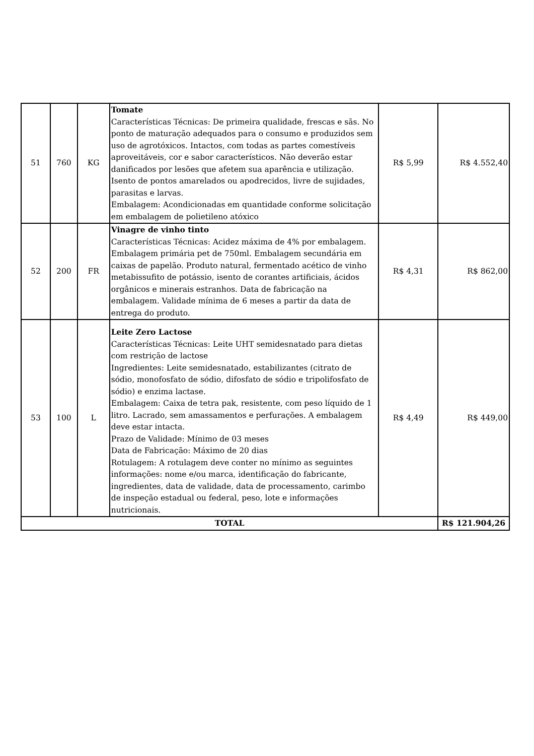| 51 | 760 | KG | Tomate Características Técnicas: De primeira qualidade, frescas e sãs. No ponto de maturação adequados para o consumo e produzidos sem uso de agrotóxicos. Intactos, com todas as partes comestíveis aproveitáveis, cor e sabor característicos. Não deverão estar danificados por lesões que afetem sua aparência e utilização. Isento de pontos amarelados ou apodrecidos, livre de sujidades, parasitas e larvas. Embalagem: Acondicionadas em quantidade conforme solicitação em embalagem de polietileno atóxico | R$ 5,99 | R$ 4.552,40 |
| 52 | 200 | FR | Vinagre de vinho tinto Características Técnicas: Acidez máxima de 4% por embalagem. Embalagem primária pet de 750ml. Embalagem secundária em caixas de papelão. Produto natural, fermentado acético de vinho metabissufito de potássio, isento de corantes artificiais, ácidos orgânicos e minerais estranhos. Data de fabricação na embalagem. Validade mínima de 6 meses a partir da data de entrega do produto. | R$ 4,31 | R$ 862,00 |
| 53 | 100 | L | Leite Zero Lactose Características Técnicas: Leite UHT semidesnatado para dietas com restrição de lactose Ingredientes: Leite semidesnatado, estabilizantes (citrato de sódio, monofosfato de sódio, difosfato de sódio e tripolifosfato de sódio) e enzima lactase. Embalagem: Caixa de tetra pak, resistente, com peso líquido de 1 litro. Lacrado, sem amassamentos e perfurações. A embalagem deve estar intacta. Prazo de Validade: Mínimo de 03 meses Data de Fabricação: Máximo de 20 dias Rotulagem: A rotulagem deve conter no mínimo as seguintes informações: nome e/ou marca, identificação do fabricante, ingredientes, data de validade, data de processamento, carimbo de inspeção estadual ou federal, peso, lote e informações nutricionais. | R$ 4,49 | R$ 449,00 |
| TOTAL | | | | | R$ 121.904,26 |